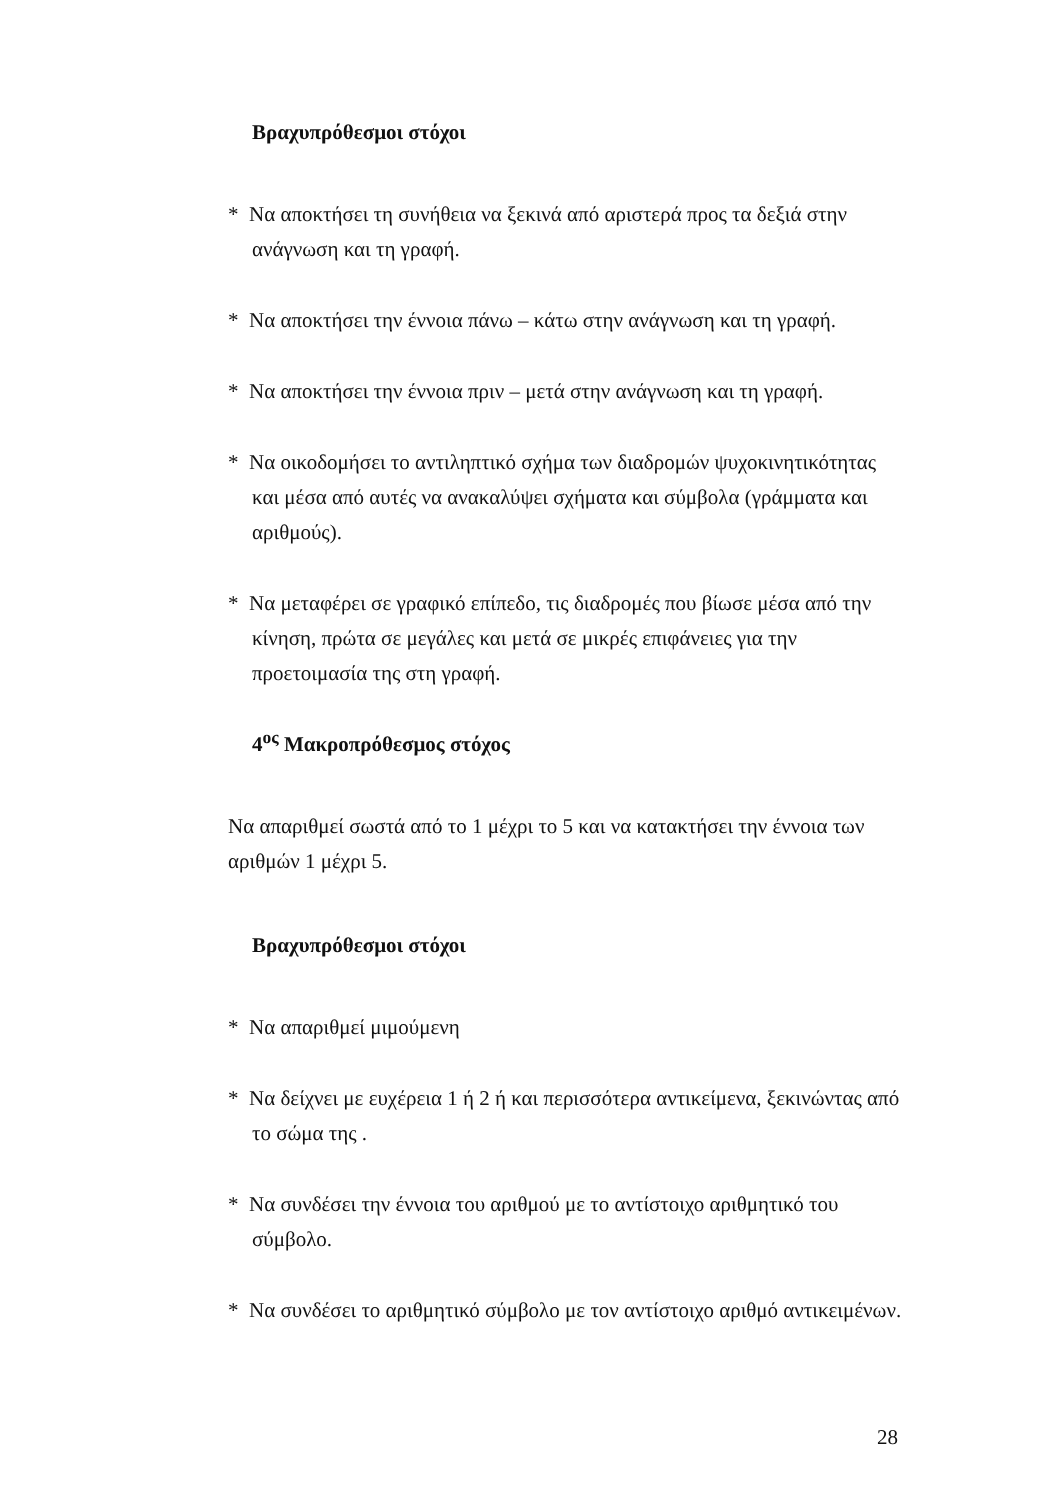Βραχυπρόθεσμοι στόχοι
* Να αποκτήσει τη συνήθεια να ξεκινά από αριστερά προς τα δεξιά στην ανάγνωση και τη γραφή.
* Να αποκτήσει την έννοια πάνω – κάτω στην ανάγνωση και τη γραφή.
* Να αποκτήσει την έννοια πριν – μετά στην ανάγνωση και τη γραφή.
* Να οικοδομήσει το αντιληπτικό σχήμα των διαδρομών ψυχοκινητικότητας και μέσα από αυτές να ανακαλύψει σχήματα και σύμβολα (γράμματα και αριθμούς).
* Να μεταφέρει σε γραφικό επίπεδο, τις διαδρομές που βίωσε μέσα από την κίνηση, πρώτα σε μεγάλες και μετά σε μικρές επιφάνειες για την προετοιμασία της στη γραφή.
4<sup>ος</sup> Μακροπρόθεσμος στόχος
Να απαριθμεί σωστά από το 1 μέχρι το 5 και να κατακτήσει την έννοια των αριθμών 1 μέχρι 5.
Βραχυπρόθεσμοι στόχοι
* Να απαριθμεί μιμούμενη
* Να δείχνει με ευχέρεια 1 ή 2 ή και περισσότερα αντικείμενα, ξεκινώντας από το σώμα της .
* Να συνδέσει την έννοια του αριθμού με το αντίστοιχο αριθμητικό του σύμβολο.
* Να συνδέσει το αριθμητικό σύμβολο με τον αντίστοιχο αριθμό αντικειμένων.
28